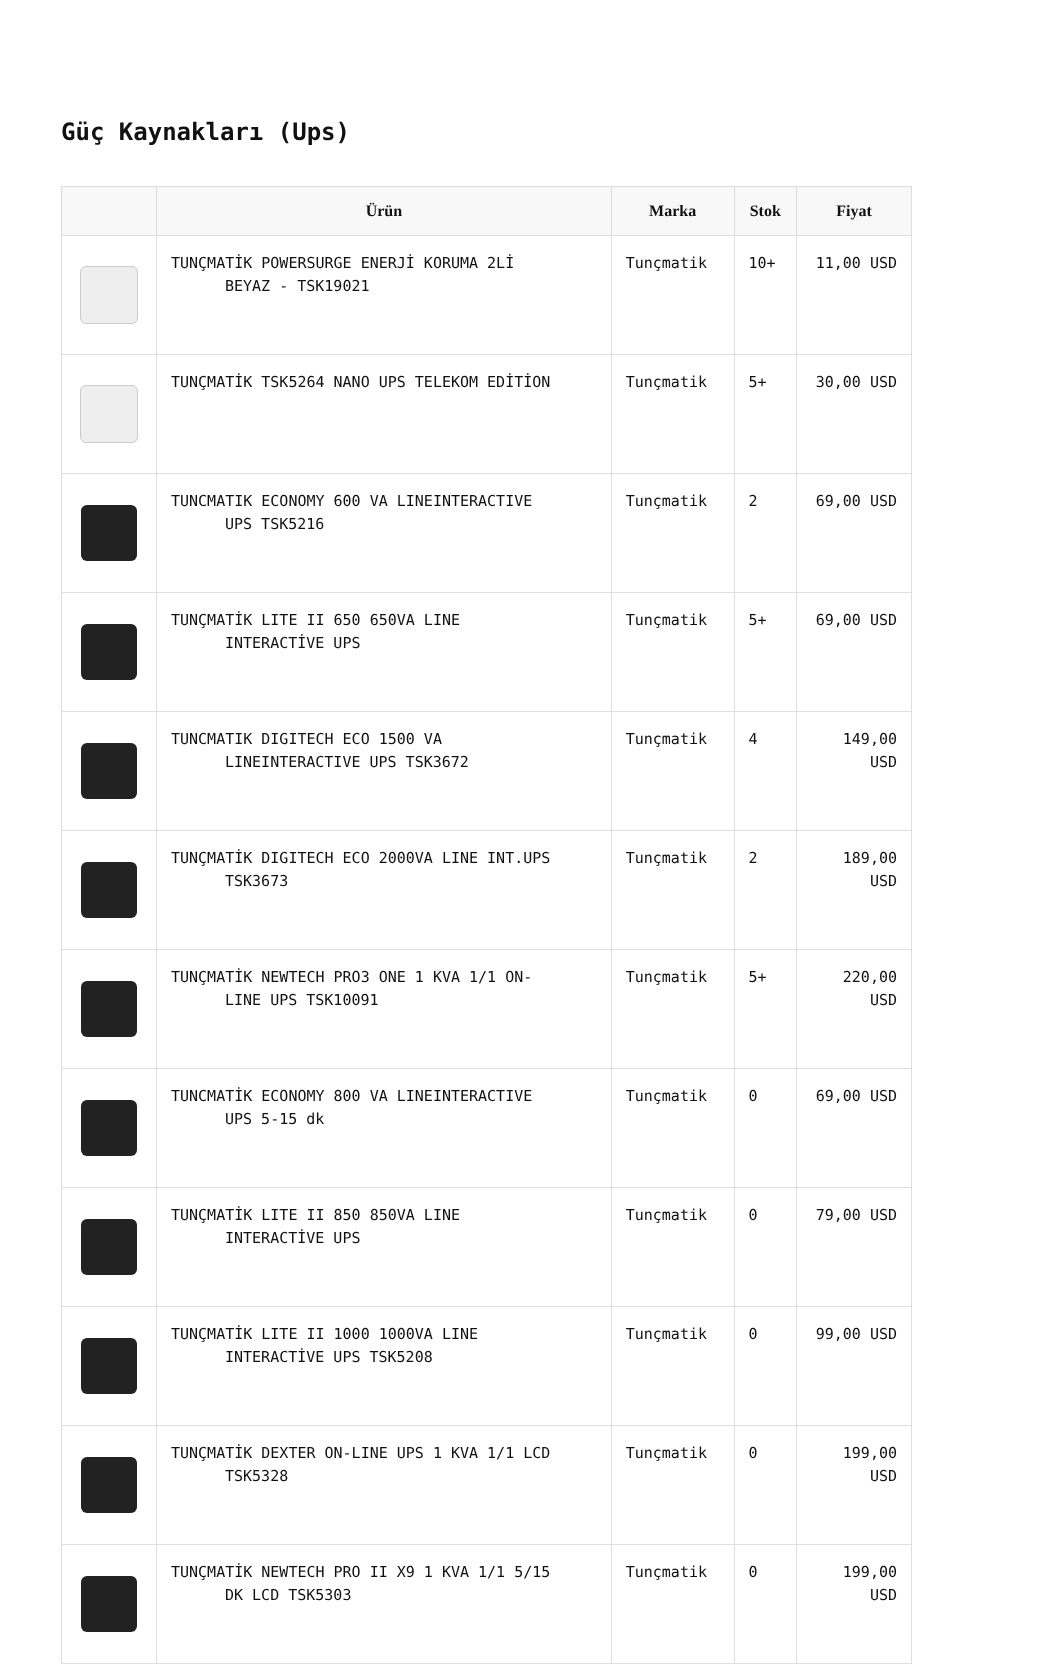Güç Kaynakları (Ups)
| | Ürün | Marka | Stok | Fiyat |
| --- | --- | --- | --- | --- |
| | TUNÇMATİK POWERSURGE ENERJİ KORUMA 2Lİ BEYAZ - TSK19021 | Tunçmatik | 10+ | 11,00 USD |
| | TUNÇMATİK TSK5264 NANO UPS TELEKOM EDİTİON | Tunçmatik | 5+ | 30,00 USD |
| | TUNCMATIK ECONOMY 600 VA LINEINTERACTIVE UPS TSK5216 | Tunçmatik | 2 | 69,00 USD |
| | TUNÇMATİK LITE II 650 650VA LINE INTERACTİVE UPS | Tunçmatik | 5+ | 69,00 USD |
| | TUNCMATIK DIGITECH ECO 1500 VA LINEINTERACTIVE UPS TSK3672 | Tunçmatik | 4 | 149,00 USD |
| | TUNÇMATİK DIGITECH ECO 2000VA LINE INT.UPS TSK3673 | Tunçmatik | 2 | 189,00 USD |
| | TUNÇMATİK NEWTECH PRO3 ONE 1 KVA 1/1 ON- LINE UPS TSK10091 | Tunçmatik | 5+ | 220,00 USD |
| | TUNCMATİK ECONOMY 800 VA LINEINTERACTIVE UPS 5-15 dk | Tunçmatik | 0 | 69,00 USD |
| | TUNÇMATİK LITE II 850 850VA LINE INTERACTİVE UPS | Tunçmatik | 0 | 79,00 USD |
| | TUNÇMATİK LITE II 1000 1000VA LINE INTERACTİVE UPS TSK5208 | Tunçmatik | 0 | 99,00 USD |
| | TUNÇMATİK DEXTER ON-LINE UPS 1 KVA 1/1 LCD TSK5328 | Tunçmatik | 0 | 199,00 USD |
| | TUNÇMATİK NEWTECH PRO II X9 1 KVA 1/1 5/15 DK LCD TSK5303 | Tunçmatik | 0 | 199,00 USD |